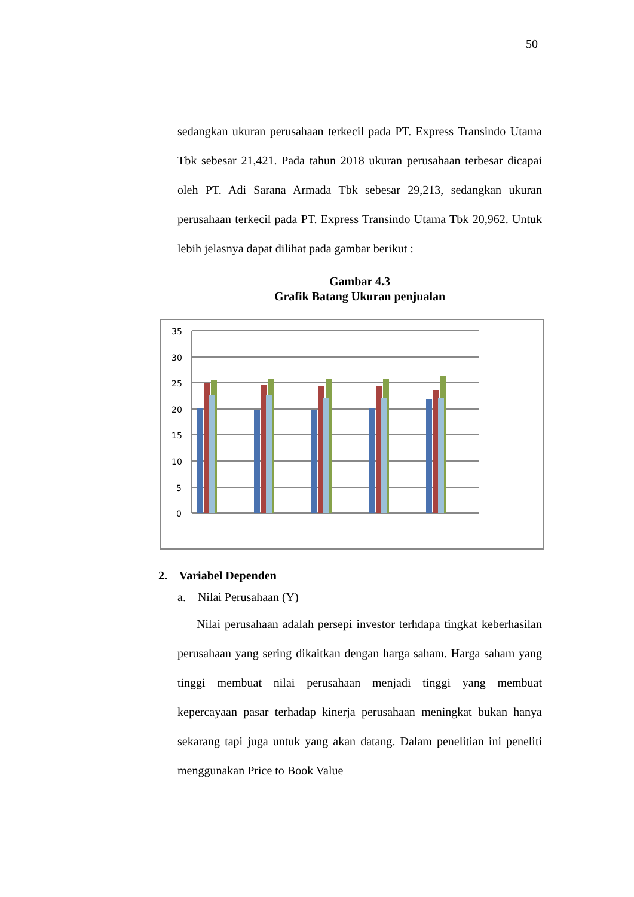50
sedangkan ukuran perusahaan terkecil pada PT. Express Transindo Utama Tbk sebesar 21,421. Pada tahun 2018 ukuran perusahaan terbesar dicapai oleh PT. Adi Sarana Armada Tbk sebesar 29,213, sedangkan ukuran perusahaan terkecil pada PT. Express Transindo Utama Tbk 20,962. Untuk lebih jelasnya dapat dilihat pada gambar berikut :
Gambar 4.3
Grafik Batang Ukuran penjualan
35
30
25
20
15
10
5
0
2. Variabel Dependen
a. Nilai Perusahaan (Y)
Nilai perusahaan adalah persepi investor terhdapa tingkat keberhasilan perusahaan yang sering dikaitkan dengan harga saham. Harga saham yang tinggi membuat nilai perusahaan menjadi tinggi yang membuat kepercayaan pasar terhadap kinerja perusahaan meningkat bukan hanya sekarang tapi juga untuk yang akan datang. Dalam penelitian ini peneliti menggunakan Price to Book Value